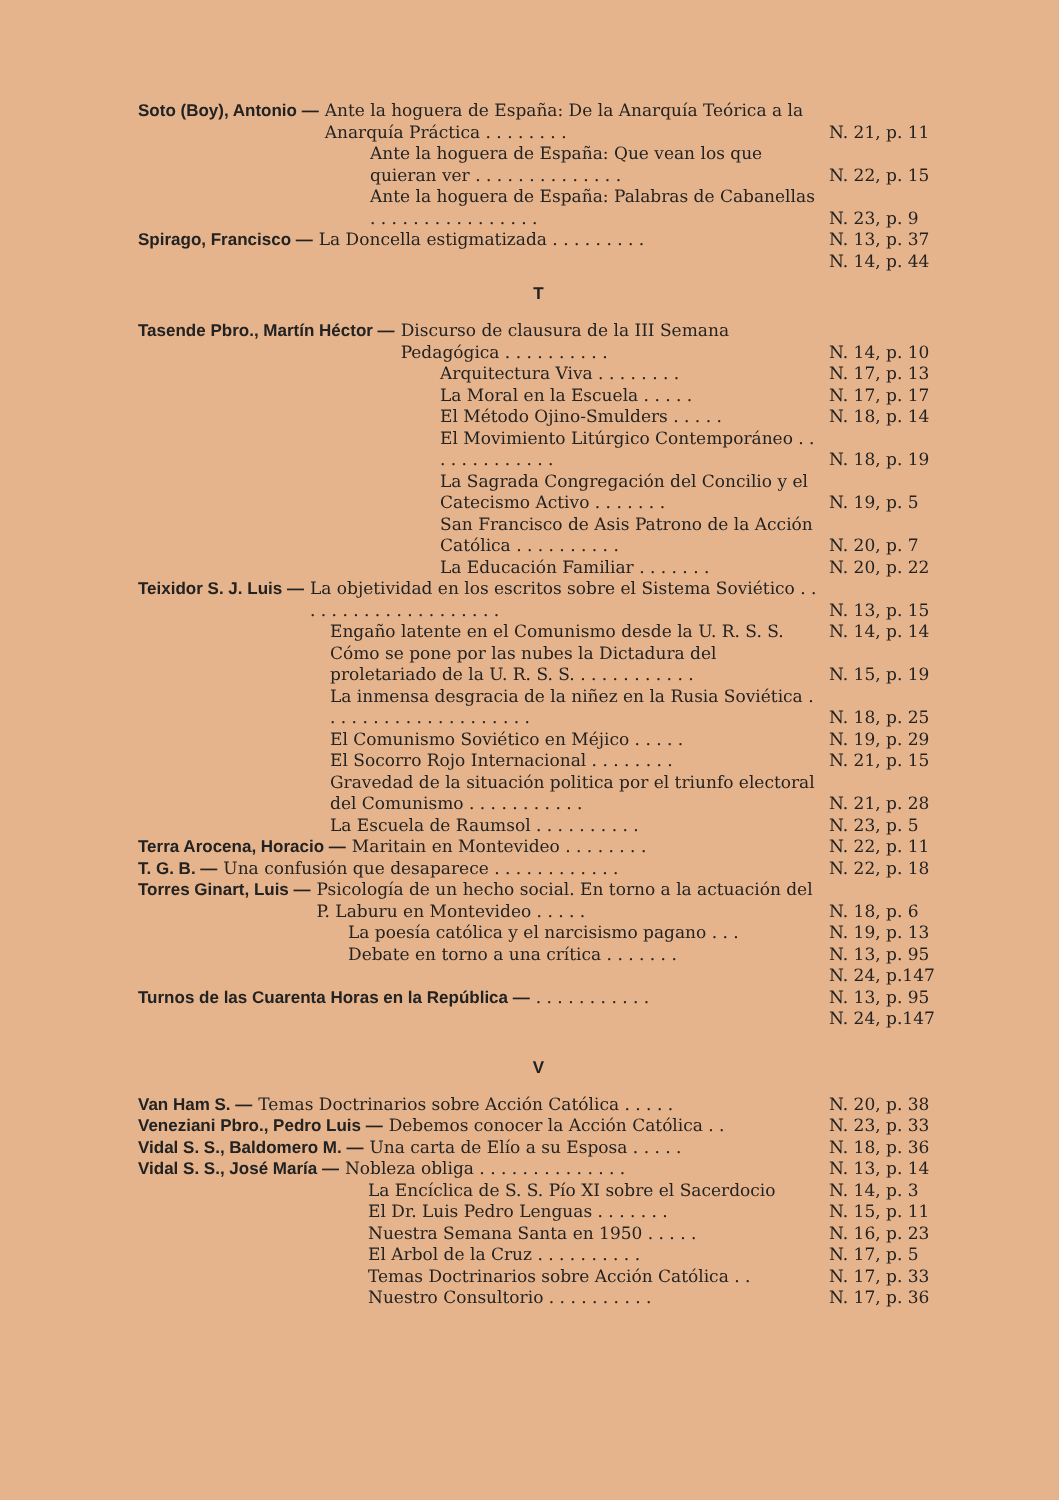Soto (Boy), Antonio — Ante la hoguera de España: De la Anarquía Teórica a la Anarquía Práctica . . . . . . . . N. 21, p. 11
Ante la hoguera de España: Que vean los que quieran ver . . . . . . . . . . . . . . N. 22, p. 15
Ante la hoguera de España: Palabras de Cabanellas . . . . . . . . . . . . . . . . N. 23, p. 9
Spirago, Francisco — La Doncella estigmatizada . . . . . . . . . N. 13, p. 37
N. 14, p. 44
T
Tasende Pbro., Martín Héctor — Discurso de clausura de la III Semana Pedagógica . . . . . . . . . . N. 14, p. 10
Arquitectura Viva . . . . . . . . N. 17, p. 13
La Moral en la Escuela . . . . . N. 17, p. 17
El Método Ojino-Smulders . . . . . N. 18, p. 14
El Movimiento Litúrgico Contemporáneo . . . . . . . . . . . . . N. 18, p. 19
La Sagrada Congregación del Concilio y el Catecismo Activo . . . . . . . N. 19, p. 5
San Francisco de Asis Patrono de la Acción Católica . . . . . . . . . . N. 20, p. 7
La Educación Familiar . . . . . . . N. 20, p. 22
Teixidor S. J. Luis — La objetividad en los escritos sobre el Sistema Soviético . . . . . . . . . . . . . . . . . . . . N. 13, p. 15
Engaño latente en el Comunismo desde la U. R. S. S. N. 14, p. 14
Cómo se pone por las nubes la Dictadura del proletariado de la U. R. S. S. . . . . . . . . . . . N. 15, p. 19
La inmensa desgracia de la niñez en la Rusia Soviética . . . . . . . . . . . . . . . . . . . . N. 18, p. 25
El Comunismo Soviético en Méjico . . . . . N. 19, p. 29
El Socorro Rojo Internacional . . . . . . . . N. 21, p. 15
Gravedad de la situación politica por el triunfo electoral del Comunismo . . . . . . . . . . . N. 21, p. 28
La Escuela de Raumsol . . . . . . . . . . N. 23, p. 5
Terra Arocena, Horacio — Maritain en Montevideo . . . . . . . . N. 22, p. 11
T. G. B. — Una confusión que desaparece . . . . . . . . . . . . N. 22, p. 18
Torres Ginart, Luis — Psicología de un hecho social. En torno a la actuación del P. Laburu en Montevideo . . . . . N. 18, p. 6
La poesía católica y el narcisismo pagano . . . N. 19, p. 13
Debate en torno a una crítica . . . . . . . N. 13, p. 95
N. 24, p.147
Turnos de las Cuarenta Horas en la República —. . . . . . . . . . . N. 13, p. 95
N. 24, p.147
V
Van Ham S. — Temas Doctrinarios sobre Acción Católica . . . . . N. 20, p. 38
Veneziani Pbro., Pedro Luis — Debemos conocer la Acción Católica . . N. 23, p. 33
Vidal S. S., Baldomero M. — Una carta de Elío a su Esposa . . . . . N. 18, p. 36
Vidal S. S., José María — Nobleza obliga . . . . . . . . . . . . . . N. 13, p. 14
La Encíclica de S. S. Pío XI sobre el Sacerdocio N. 14, p. 3
El Dr. Luis Pedro Lenguas . . . . . . . N. 15, p. 11
Nuestra Semana Santa en 1950 . . . . . N. 16, p. 23
El Arbol de la Cruz . . . . . . . . . . N. 17, p. 5
Temas Doctrinarios sobre Acción Católica . . N. 17, p. 33
Nuestro Consultorio . . . . . . . . . . N. 17, p. 36